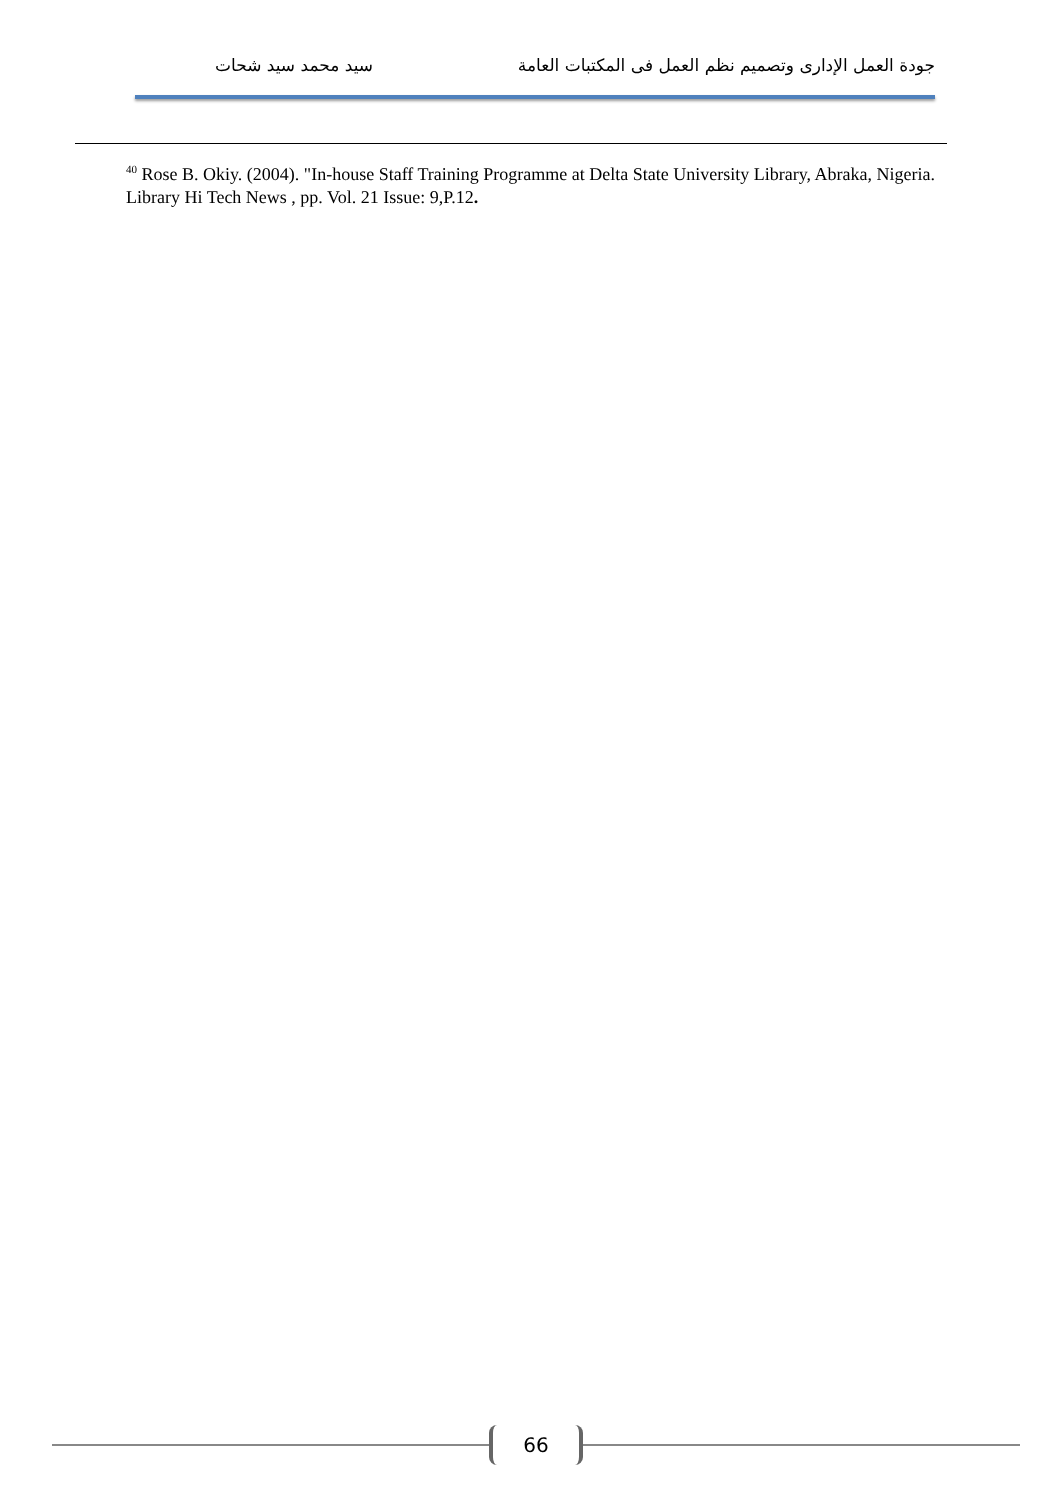جودة العمل الإدارى وتصميم نظم العمل فى المكتبات العامة سيد محمد سيد شحات
<sup>40</sup> Rose B. Okiy. (2004). "In-house Staff Training Programme at Delta State University Library, Abraka, Nigeria. Library Hi Tech News , pp. Vol. 21 Issue: 9,P.12.
66